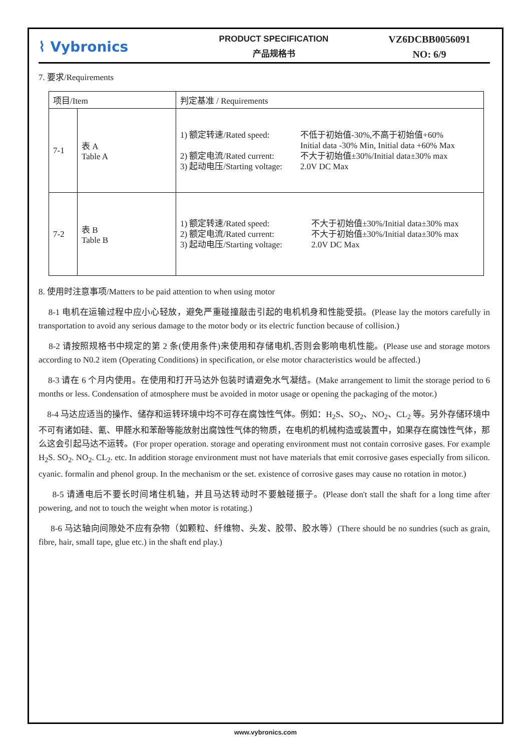⌇ Vybronics
PRODUCT SPECIFICATION
产品规格书
VZ6DCBB0056091
NO: 6/9
7. 要求/Requirements
| 项目/Item | | 判定基准 / Requirements |
| 7-1 | 表 A Table A | 1) 额定转速/Rated speed: 不低于初始值-30%,不高于初始值+60% Initial data -30% Min, Initial data +60% Max 2) 额定电流/Rated current: 不大于初始值±30%/Initial data±30% max 3) 起动电压/Starting voltage: 2.0V DC Max |
| 7-2 | 表 B Table B | 1) 额定转速/Rated speed: 不大于初始值±30%/Initial data±30% max 2) 额定电流/Rated current: 不大于初始值±30%/Initial data±30% max 3) 起动电压/Starting voltage: 2.0V DC Max |
8. 使用时注意事项/Matters to be paid attention to when using motor
8-1 电机在运输过程中应小心轻放，避免严重碰撞敲击引起的电机机身和性能受损。(Please lay the motors carefully in transportation to avoid any serious damage to the motor body or its electric function because of collision.)
8-2 请按照规格书中规定的第 2 条(使用条件)来使用和存储电机,否则会影响电机性能。(Please use and storage motors according to N0.2 item (Operating Conditions) in specification, or else motor characteristics would be affected.)
8-3 请在 6 个月内使用。在使用和打开马达外包装时请避免水气凝结。(Make arrangement to limit the storage period to 6 months or less. Condensation of atmosphere must be avoided in motor usage or opening the packaging of the motor.)
8-4 马达应适当的操作、储存和运转环境中均不可存在腐蚀性气体。例如：H<sub>2</sub>S、SO<sub>2</sub>、NO<sub>2</sub>、CL<sub>2</sub> 等。另外存储环境中不可有诸如硅、氰、甲醛水和苯酚等能放射出腐蚀性气体的物质，在电机的机械构造或装置中，如果存在腐蚀性气体，那么这会引起马达不运转。(For proper operation. storage and operating environment must not contain corrosive gases. For example H<sub>2</sub>S. SO<sub>2</sub>. NO<sub>2</sub>. CL<sub>2</sub>. etc. In addition storage environment must not have materials that emit corrosive gases especially from silicon. cyanic. formalin and phenol group. In the mechanism or the set. existence of corrosive gases may cause no rotation in motor.)
8-5 请通电后不要长时间堵住机轴，并且马达转动时不要触碰振子。(Please don't stall the shaft for a long time after powering, and not to touch the weight when motor is rotating.)
8-6 马达轴向间隙处不应有杂物（如颗粒、纤维物、头发、胶带、胶水等）(There should be no sundries (such as grain, fibre, hair, small tape, glue etc.) in the shaft end play.)
www.vybronics.com